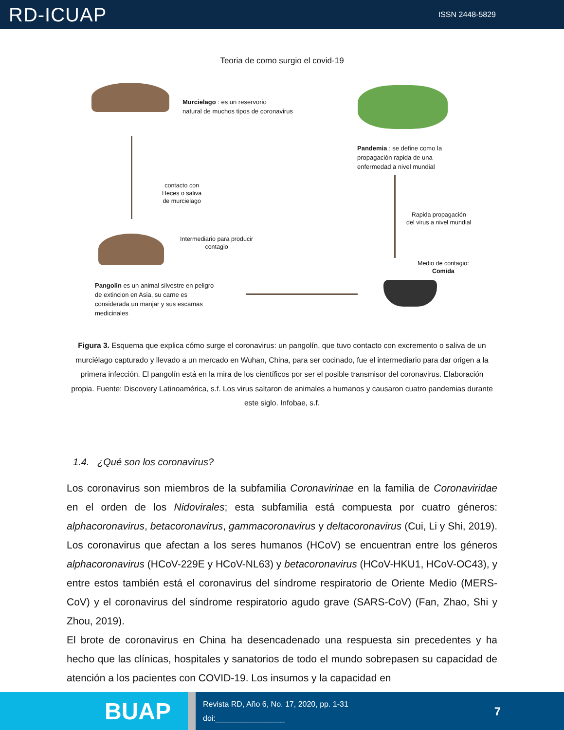RD-ICUAP ISSN 2448-5829
Teoria de como surgio el covid-19
Murcielago : es un reservorio
natural de muchos tipos de coronavirus
Pandemia : se define como la
propagación rapida de una
enfermedad a nivel mundial
contacto con
Heces o saliva
de murcielago
Rapida propagación
del virus a nivel mundial
Intermediario para producir
contagio
Medio de contagio:
Comida
Pangolin es un animal silvestre en peligro
de extincion en Asia, su carne es
considerada un manjar y sus escamas
medicinales
Figura 3. Esquema que explica cómo surge el coronavirus: un pangolín, que tuvo contacto con excremento o saliva de un murciélago capturado y llevado a un mercado en Wuhan, China, para ser cocinado, fue el intermediario para dar origen a la primera infección. El pangolín está en la mira de los científicos por ser el posible transmisor del coronavirus. Elaboración propia. Fuente: Discovery Latinoamérica, s.f. Los virus saltaron de animales a humanos y causaron cuatro pandemias durante este siglo. Infobae, s.f.
1.4. ¿Qué son los coronavirus?
Los coronavirus son miembros de la subfamilia Coronavirinae en la familia de Coronaviridae en el orden de los Nidovirales; esta subfamilia está compuesta por cuatro géneros: alphacoronavirus, betacoronavirus, gammacoronavirus y deltacoronavirus (Cui, Li y Shi, 2019). Los coronavirus que afectan a los seres humanos (HCoV) se encuentran entre los géneros alphacoronavirus (HCoV-229E y HCoV-NL63) y betacoronavirus (HCoV-HKU1, HCoV-OC43), y entre estos también está el coronavirus del síndrome respiratorio de Oriente Medio (MERS-CoV) y el coronavirus del síndrome respiratorio agudo grave (SARS-CoV) (Fan, Zhao, Shi y Zhou, 2019).
El brote de coronavirus en China ha desencadenado una respuesta sin precedentes y ha hecho que las clínicas, hospitales y sanatorios de todo el mundo sobrepasen su capacidad de atención a los pacientes con COVID-19. Los insumos y la capacidad en
BUAP
Revista RD, Año 6, No. 17, 2020, pp. 1-31
doi:________________ 7